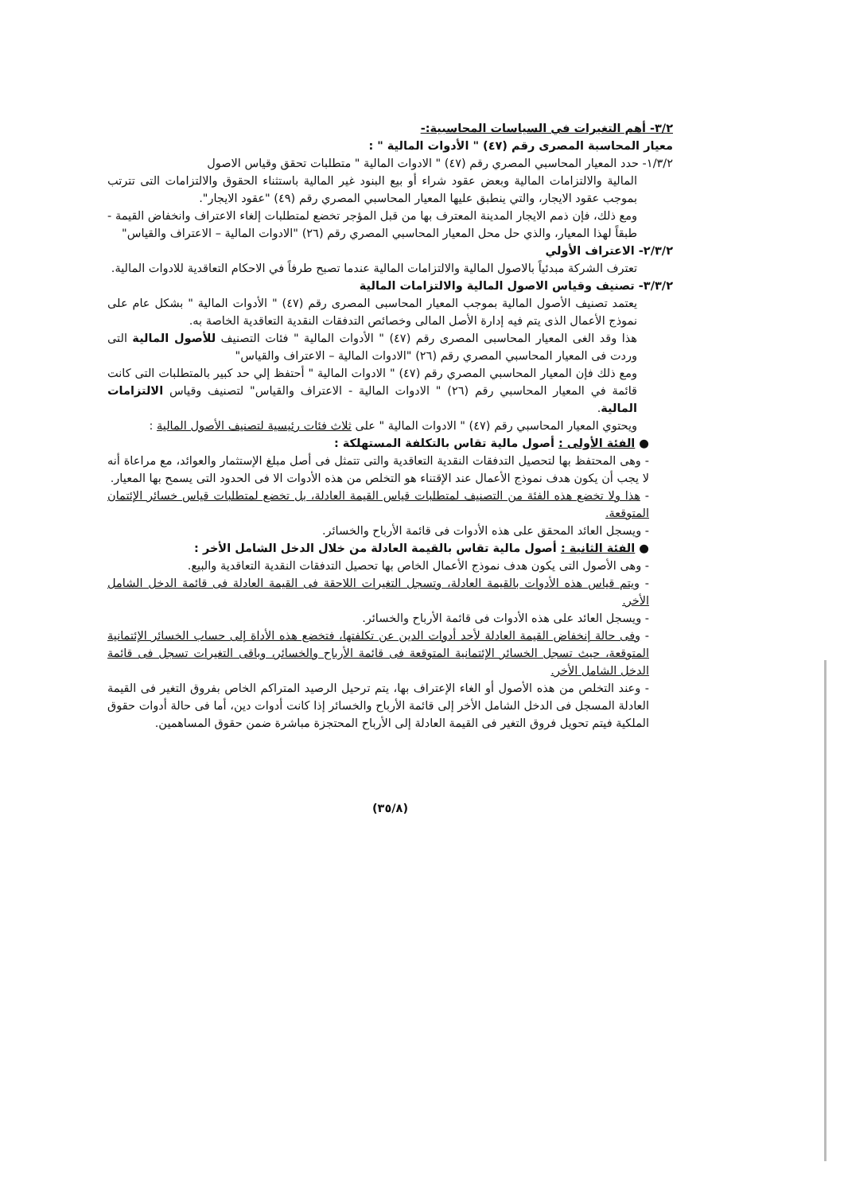٣/٢- أهم التغيرات في السياسات المحاسبية:-
معيار المحاسبة المصرى رقم (٤٧) " الأدوات المالية " :
١/٣/٢- حدد المعيار المحاسبي المصري رقم (٤٧) " الادوات المالية " متطلبات تحقق وقياس الاصول
المالية والالتزامات المالية وبعض عقود شراء أو بيع البنود غير المالية باستثناء الحقوق والالتزامات التى تترتب بموجب عقود الايجار، والتي ينطبق عليها المعيار المحاسبي المصري رقم (٤٩) "عقود الايجار".
ومع ذلك، فإن ذمم الايجار المدينة المعترف بها من قبل المؤجر تخضع لمتطلبات إلغاء الاعتراف وانخفاض القيمة - طبقاً لهذا المعيار، والذي حل محل المعيار المحاسبي المصري رقم (٢٦) "الادوات المالية – الاعتراف والقياس"
٢/٣/٢- الاعتراف الأولي
تعترف الشركة مبدئياً بالاصول المالية والالتزامات المالية عندما تصبح طرفاً في الاحكام التعاقدية للادوات المالية.
٣/٣/٢- تصنيف وقياس الاصول المالية والالتزامات المالية
يعتمد تصنيف الأصول المالية بموجب المعيار المحاسبى المصرى رقم (٤٧) " الأدوات المالية " بشكل عام على نموذج الأعمال الذى يتم فيه إدارة الأصل المالى وخصائص التدفقات النقدية التعاقدية الخاصة به.
هذا وقد الغى المعيار المحاسبى المصرى رقم (٤٧) " الأدوات المالية " فئات التصنيف للأصول المالية التى وردت فى المعيار المحاسبي المصري رقم (٢٦) "الادوات المالية – الاعتراف والقياس"
ومع ذلك فإن المعيار المحاسبي المصري رقم (٤٧) " الادوات المالية " أحتفظ إلي حد كبير بالمتطلبات التى كانت قائمة في المعيار المحاسبي رقم (٢٦) " الادوات المالية - الاعتراف والقياس" لتصنيف وقياس الالتزامات المالية.
ويحتوي المعيار المحاسبي رقم (٤٧) " الادوات المالية " على ثلاث فئات رئيسية لتصنيف الأصول المالية :
● الفئة الأولى : أصول مالية تقاس بالتكلفة المستهلكة :
- وهى المحتفظ بها لتحصيل التدفقات النقدية التعاقدية والتى تتمثل فى أصل مبلغ الإستثمار والعوائد، مع مراعاة أنه لا يجب أن يكون هدف نموذج الأعمال عند الإقتناء هو التخلص من هذه الأدوات الا فى الحدود التى يسمح بها المعيار.
- هذا ولا تخضع هذه الفئة من التصنيف لمتطلبات قياس القيمة العادلة، بل تخضع لمتطلبات قياس خسائر الإئتمان المتوقعة.
- ويسجل العائد المحقق على هذه الأدوات فى قائمة الأرباح والخسائر.
● الفئة الثانية : أصول مالية تقاس بالقيمة العادلة من خلال الدخل الشامل الأخر :
- وهى الأصول التى يكون هدف نموذج الأعمال الخاص بها تحصيل التدفقات النقدية التعاقدية والبيع.
- ويتم قياس هذه الأدوات بالقيمة العادلة، وتسجل التغيرات اللاحقة فى القيمة العادلة فى قائمة الدخل الشامل الأخر.
- ويسجل العائد على هذه الأدوات فى قائمة الأرباح والخسائر.
- وفى حالة إنخفاض القيمة العادلة لأحد أدوات الدين عن تكلفتها، فتخضع هذه الأداة إلى حساب الخسائر الإئتمانية المتوقعة، حيث تسجل الخسائر الإئتمانية المتوقعة فى قائمة الأرباح والخسائر، وباقى التغيرات تسجل فى قائمة الدخل الشامل الأخر.
- وعند التخلص من هذه الأصول أو الغاء الإعتراف بها، يتم ترحيل الرصيد المتراكم الخاص بفروق التغير فى القيمة العادلة المسجل فى الدخل الشامل الأخر إلى قائمة الأرباح والخسائر إذا كانت أدوات دين، أما فى حالة أدوات حقوق الملكية فيتم تحويل فروق التغير فى القيمة العادلة إلى الأرباح المحتجزة مباشرة ضمن حقوق المساهمين.
(٣٥/٨)